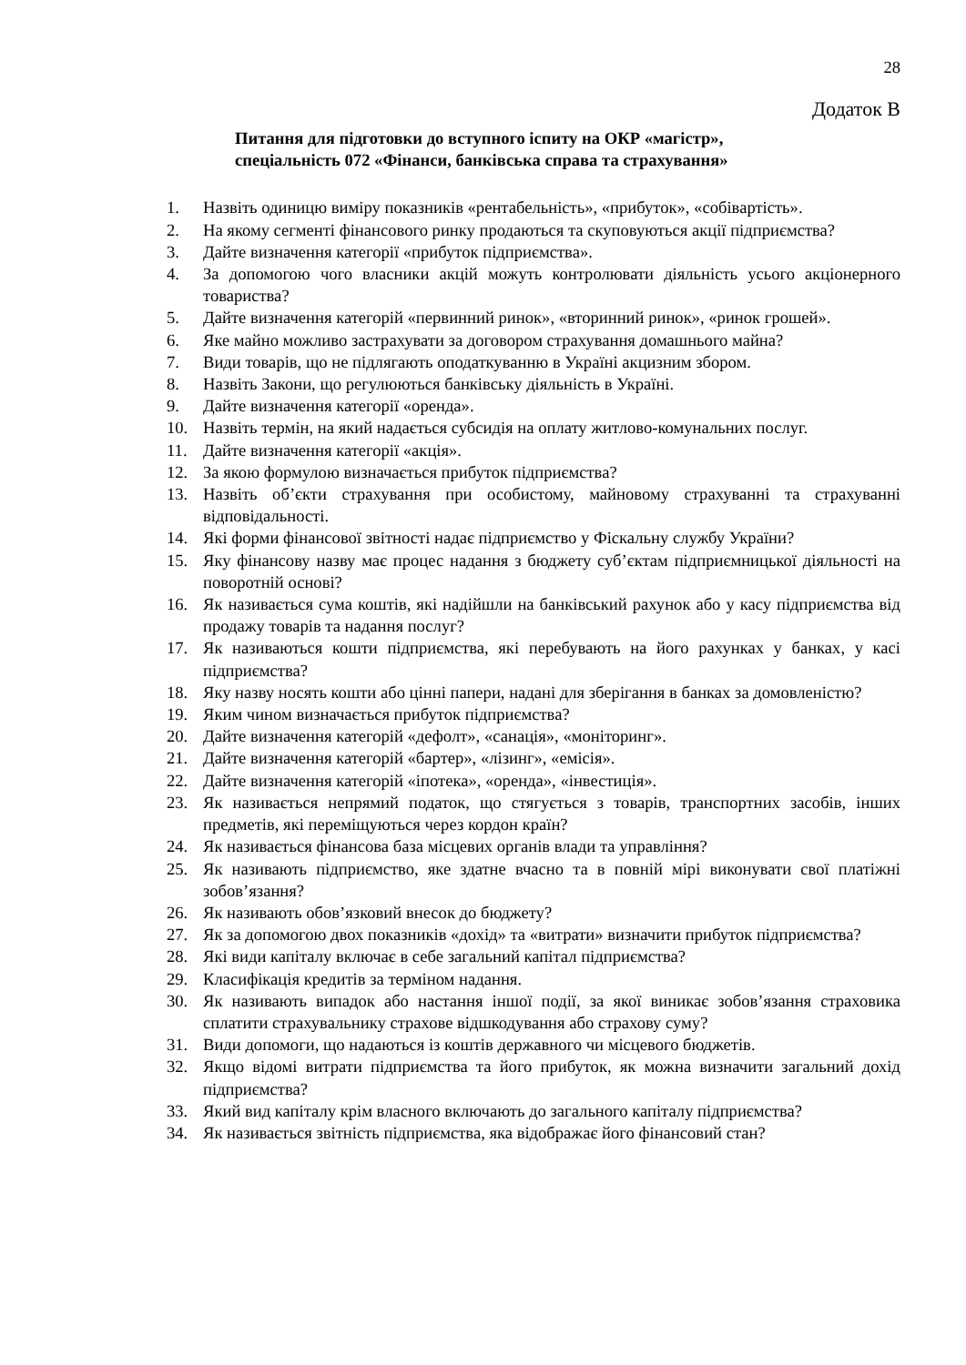28
Додаток В
Питання для підготовки до вступного іспиту на ОКР «магістр»,
спеціальність 072 «Фінанси, банківська справа та страхування»
1. Назвіть одиницю виміру показників «рентабельність», «прибуток», «собівартість».
2. На якому сегменті фінансового ринку продаються та скуповуються акції підприємства?
3. Дайте визначення категорії «прибуток підприємства».
4. За допомогою чого власники акцій можуть контролювати діяльність усього акціонерного товариства?
5. Дайте визначення категорій «первинний ринок», «вторинний ринок», «ринок грошей».
6. Яке майно можливо застрахувати за договором страхування домашнього майна?
7. Види товарів, що не підлягають оподаткуванню в Україні акцизним збором.
8. Назвіть Закони, що регулюються банківську діяльність в Україні.
9. Дайте визначення категорії «оренда».
10. Назвіть термін, на який надається субсидія на оплату житлово-комунальних послуг.
11. Дайте визначення категорії «акція».
12. За якою формулою визначається прибуток підприємства?
13. Назвіть об’єкти страхування при особистому, майновому страхуванні та страхуванні відповідальності.
14. Які форми фінансової звітності надає підприємство у Фіскальну службу України?
15. Яку фінансову назву має процес надання з бюджету суб’єктам підприємницької діяльності на поворотній основі?
16. Як називається сума коштів, які надійшли на банківський рахунок або у касу підприємства від продажу товарів та надання послуг?
17. Як називаються кошти підприємства, які перебувають на його рахунках у банках, у касі підприємства?
18. Яку назву носять кошти або цінні папери, надані для зберігання в банках за домовленістю?
19. Яким чином визначається прибуток підприємства?
20. Дайте визначення категорій «дефолт», «санація», «моніторинг».
21. Дайте визначення категорій «бартер», «лізинг», «емісія».
22. Дайте визначення категорій «іпотека», «оренда», «інвестиція».
23. Як називається непрямий податок, що стягується з товарів, транспортних засобів, інших предметів, які переміщуються через кордон країн?
24. Як називається фінансова база місцевих органів влади та управління?
25. Як називають підприємство, яке здатне вчасно та в повній мірі виконувати свої платіжні зобов’язання?
26. Як називають обов’язковий внесок до бюджету?
27. Як за допомогою двох показників «дохід» та «витрати» визначити прибуток підприємства?
28. Які види капіталу включає в себе загальний капітал підприємства?
29. Класифікація кредитів за терміном надання.
30. Як називають випадок або настання іншої події, за якої виникає зобов’язання страховика сплатити страхувальнику страхове відшкодування або страхову суму?
31. Види допомоги, що надаються із коштів державного чи місцевого бюджетів.
32. Якщо відомі витрати підприємства та його прибуток, як можна визначити загальний дохід підприємства?
33. Який вид капіталу крім власного включають до загального капіталу підприємства?
34. Як називається звітність підприємства, яка відображає його фінансовий стан?